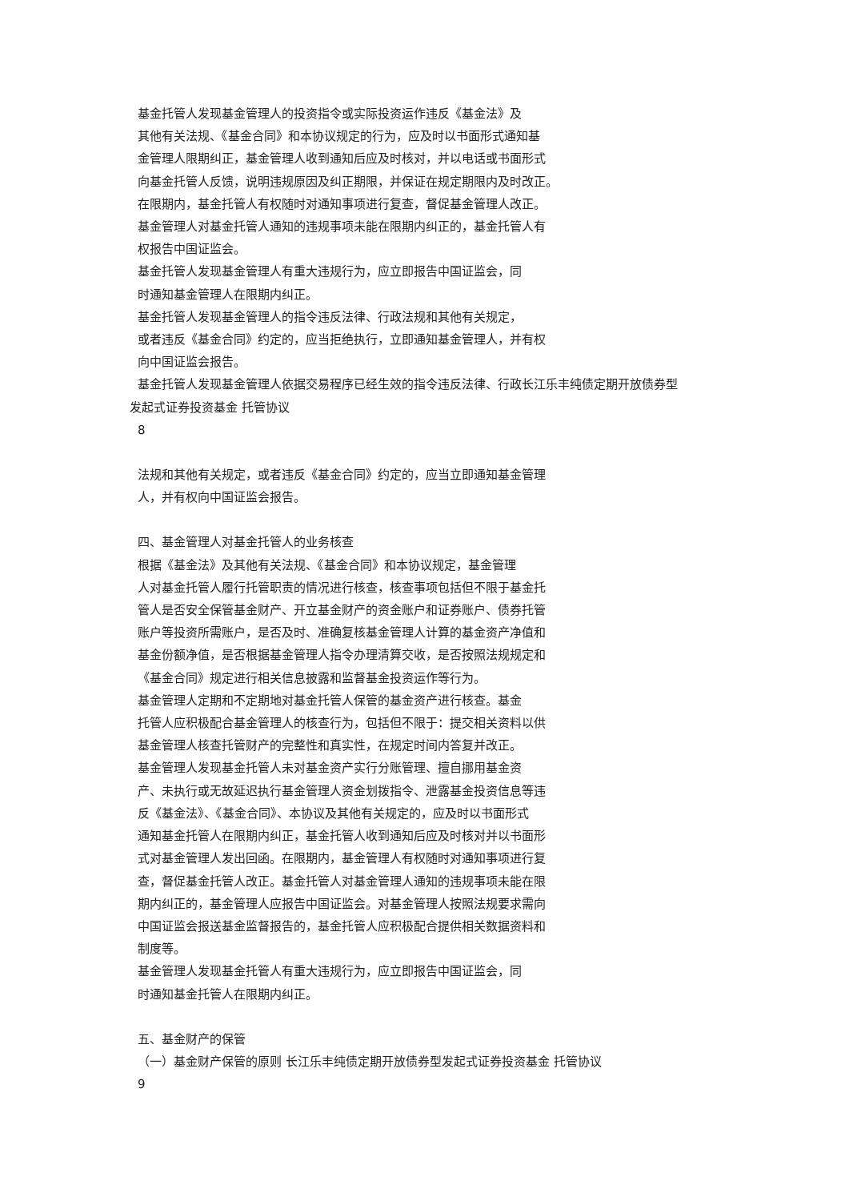基金托管人发现基金管理人的投资指令或实际投资运作违反《基金法》及
其他有关法规、《基金合同》和本协议规定的行为，应及时以书面形式通知基
金管理人限期纠正，基金管理人收到通知后应及时核对，并以电话或书面形式
向基金托管人反馈，说明违规原因及纠正期限，并保证在规定期限内及时改正。
在限期内，基金托管人有权随时对通知事项进行复查，督促基金管理人改正。
基金管理人对基金托管人通知的违规事项未能在限期内纠正的，基金托管人有
权报告中国证监会。
基金托管人发现基金管理人有重大违规行为，应立即报告中国证监会，同
时通知基金管理人在限期内纠正。
基金托管人发现基金管理人的指令违反法律、行政法规和其他有关规定，
或者违反《基金合同》约定的，应当拒绝执行，立即通知基金管理人，并有权
向中国证监会报告。
基金托管人发现基金管理人依据交易程序已经生效的指令违反法律、行政长江乐丰纯债定期开放债券型
发起式证券投资基金 托管协议
8
法规和其他有关规定，或者违反《基金合同》约定的，应当立即通知基金管理
人，并有权向中国证监会报告。
四、基金管理人对基金托管人的业务核查
根据《基金法》及其他有关法规、《基金合同》和本协议规定，基金管理
人对基金托管人履行托管职责的情况进行核查，核查事项包括但不限于基金托
管人是否安全保管基金财产、开立基金财产的资金账户和证券账户、债券托管
账户等投资所需账户，是否及时、准确复核基金管理人计算的基金资产净值和
基金份额净值，是否根据基金管理人指令办理清算交收，是否按照法规规定和
《基金合同》规定进行相关信息披露和监督基金投资运作等行为。
基金管理人定期和不定期地对基金托管人保管的基金资产进行核查。基金
托管人应积极配合基金管理人的核查行为，包括但不限于：提交相关资料以供
基金管理人核查托管财产的完整性和真实性，在规定时间内答复并改正。
基金管理人发现基金托管人未对基金资产实行分账管理、擅自挪用基金资
产、未执行或无故延迟执行基金管理人资金划拨指令、泄露基金投资信息等违
反《基金法》、《基金合同》、本协议及其他有关规定的，应及时以书面形式
通知基金托管人在限期内纠正，基金托管人收到通知后应及时核对并以书面形
式对基金管理人发出回函。在限期内，基金管理人有权随时对通知事项进行复
查，督促基金托管人改正。基金托管人对基金管理人通知的违规事项未能在限
期内纠正的，基金管理人应报告中国证监会。对基金管理人按照法规要求需向
中国证监会报送基金监督报告的，基金托管人应积极配合提供相关数据资料和
制度等。
基金管理人发现基金托管人有重大违规行为，应立即报告中国证监会，同
时通知基金托管人在限期内纠正。
五、基金财产的保管
（一）基金财产保管的原则 长江乐丰纯债定期开放债券型发起式证券投资基金 托管协议
9